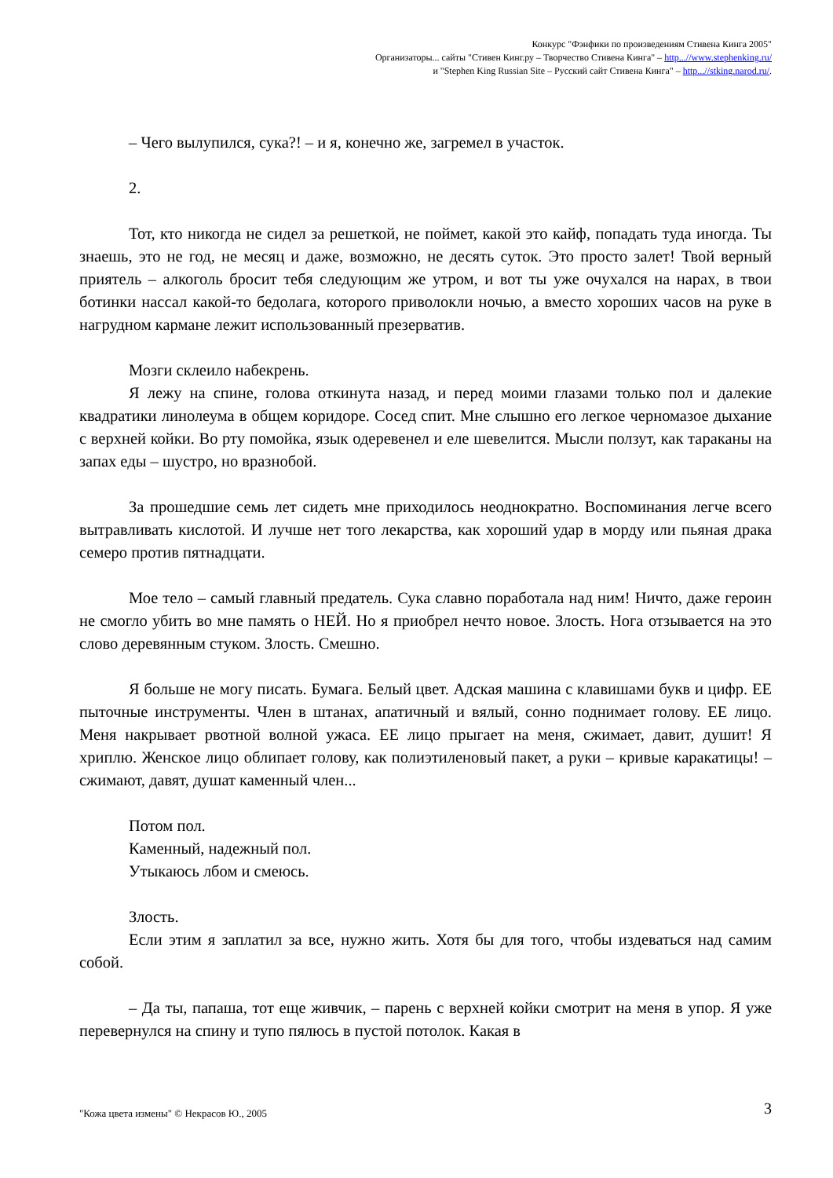Конкурс "Фэнфики по произведениям Стивена Кинга 2005"
Организаторы... сайты "Стивен Кинг.ру – Творчество Стивена Кинга" – http...//www.stephenking.ru/
и "Stephen King Russian Site – Русский сайт Стивена Кинга" – http...//stking.narod.ru/.
– Чего вылупился, сука?! – и я, конечно же, загремел в участок.
2.
Тот, кто никогда не сидел за решеткой, не поймет, какой это кайф, попадать туда иногда. Ты знаешь, это не год, не месяц и даже, возможно, не десять суток. Это просто залет! Твой верный приятель – алкоголь бросит тебя следующим же утром, и вот ты уже очухался на нарах, в твои ботинки нассал какой-то бедолага, которого приволокли ночью, а вместо хороших часов на руке в нагрудном кармане лежит использованный презерватив.
Мозги склеило набекрень.
Я лежу на спине, голова откинута назад, и перед моими глазами только пол и далекие квадратики линолеума в общем коридоре. Сосед спит. Мне слышно его легкое черномазое дыхание с верхней койки. Во рту помойка, язык одеревенел и еле шевелится. Мысли ползут, как тараканы на запах еды – шустро, но вразнобой.
За прошедшие семь лет сидеть мне приходилось неоднократно. Воспоминания легче всего вытравливать кислотой. И лучше нет того лекарства, как хороший удар в морду или пьяная драка семеро против пятнадцати.
Мое тело – самый главный предатель. Сука славно поработала над ним! Ничто, даже героин не смогло убить во мне память о НЕЙ. Но я приобрел нечто новое. Злость. Нога отзывается на это слово деревянным стуком. Злость. Смешно.
Я больше не могу писать. Бумага. Белый цвет. Адская машина с клавишами букв и цифр. ЕЕ пыточные инструменты. Член в штанах, апатичный и вялый, сонно поднимает голову. ЕЕ лицо. Меня накрывает рвотной волной ужаса. ЕЕ лицо прыгает на меня, сжимает, давит, душит! Я хриплю. Женское лицо облипает голову, как полиэтиленовый пакет, а руки – кривые каракатицы! – сжимают, давят, душат каменный член...
Потом пол.
Каменный, надежный пол.
Утыкаюсь лбом и смеюсь.
Злость.
Если этим я заплатил за все, нужно жить. Хотя бы для того, чтобы издеваться над самим собой.
– Да ты, папаша, тот еще живчик, – парень с верхней койки смотрит на меня в упор. Я уже перевернулся на спину и тупо пялюсь в пустой потолок. Какая в
3
"Кожа цвета измены" © Некрасов Ю., 2005